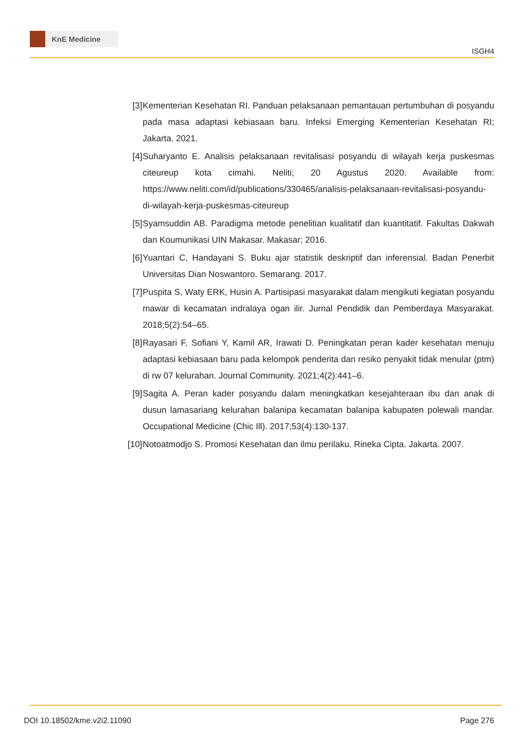KnE Medicine
ISGH4
[3] Kementerian Kesehatan RI. Panduan pelaksanaan pemantauan pertumbuhan di posyandu pada masa adaptasi kebiasaan baru. Infeksi Emerging Kementerian Kesehatan RI; Jakarta. 2021.
[4] Suharyanto E. Analisis pelaksanaan revitalisasi posyandu di wilayah kerja puskesmas citeureup kota cimahi. Neliti; 20 Agustus 2020. Available from: https://www.neliti.com/id/publications/330465/analisis-pelaksanaan-revitalisasi-posyandu-di-wilayah-kerja-puskesmas-citeureup
[5] Syamsuddin AB. Paradigma metode penelitian kualitatif dan kuantitatif. Fakultas Dakwah dan Koumunikasi UIN Makasar. Makasar; 2016.
[6] Yuantari C, Handayani S. Buku ajar statistik deskriptif dan inferensial. Badan Penerbit Universitas Dian Noswantoro. Semarang. 2017.
[7] Puspita S, Waty ERK, Husin A. Partisipasi masyarakat dalam mengikuti kegiatan posyandu mawar di kecamatan indralaya ogan ilir. Jurnal Pendidik dan Pemberdaya Masyarakat. 2018;5(2):54–65.
[8] Rayasari F, Sofiani Y, Kamil AR, Irawati D. Peningkatan peran kader kesehatan menuju adaptasi kebiasaan baru pada kelompok penderita dan resiko penyakit tidak menular (ptm) di rw 07 kelurahan. Journal Community. 2021;4(2):441–6.
[9] Sagita A. Peran kader posyandu dalam meningkatkan kesejahteraan ibu dan anak di dusun lamasariang kelurahan balanipa kecamatan balanipa kabupaten polewali mandar. Occupational Medicine (Chic Ill). 2017;53(4):130-137.
[10]
Notoatmodjo S. Promosi Kesehatan dan ilmu perilaku. Rineka Cipta. Jakarta. 2007.
DOI 10.18502/kme.v2i2.11090 Page 276